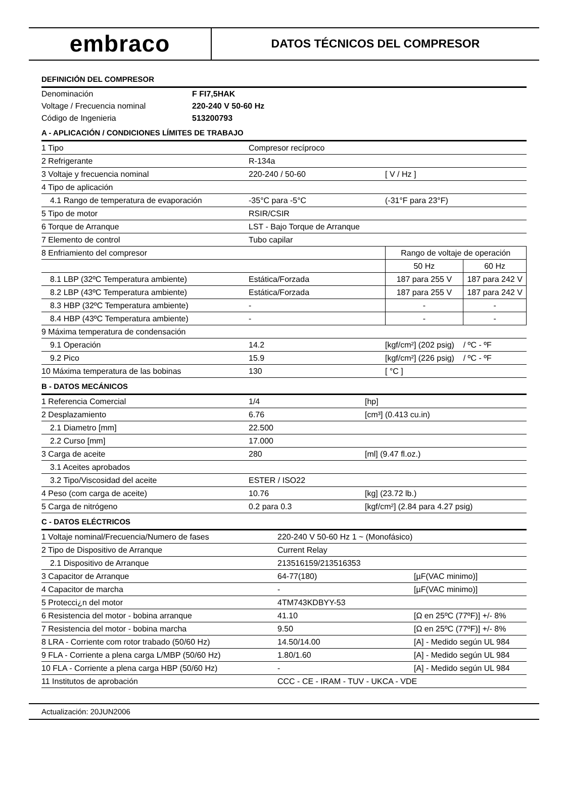embraco
DATOS TÉCNICOS DEL COMPRESOR
DEFINICIÓN DEL COMPRESOR
| Denominación | F FI7,5HAK |
| Voltage / Frecuencia nominal | 220-240 V 50-60 Hz |
| Código de Ingenieria | 513200793 |
A - APLICACIÓN / CONDICIONES LÍMITES DE TRABAJO
| 1 Tipo | Compresor recíproco | | |
| 2 Refrigerante | R-134a | | |
| 3 Voltaje y frecuencia nominal | 220-240 / 50-60 | [ V / Hz ] | |
| 4 Tipo de aplicación | | | |
| 4.1 Rango de temperatura de evaporación | -35°C para -5°C | (-31°F para 23°F) | |
| 5 Tipo de motor | RSIR/CSIR | | |
| 6 Torque de Arranque | LST - Bajo Torque de Arranque | | |
| 7 Elemento de control | Tubo capilar | | |
| 8 Enfriamiento del compresor | | Rango de voltaje de operación | |
| | | 50 Hz | 60 Hz |
| 8.1 LBP (32ºC Temperatura ambiente) | Estática/Forzada | 187 para 255 V | 187 para 242 V |
| 8.2 LBP (43ºC Temperatura ambiente) | Estática/Forzada | 187 para 255 V | 187 para 242 V |
| 8.3 HBP (32ºC Temperatura ambiente) | - | - | - |
| 8.4 HBP (43ºC Temperatura ambiente) | - | - | - |
| 9 Máxima temperatura de condensación | | | |
| 9.1 Operación | 14.2 | [kgf/cm²] (202 psig) | / ºC - ºF |
| 9.2 Pico | 15.9 | [kgf/cm²] (226 psig) | / ºC - ºF |
| 10 Máxima temperatura de las bobinas | 130 | [ °C ] | |
B - DATOS MECÁNICOS
| 1 Referencia Comercial | 1/4 | [hp] |
| 2 Desplazamiento | 6.76 | [cm³] (0.413 cu.in) |
| 2.1 Diametro [mm] | 22.500 | |
| 2.2 Curso [mm] | 17.000 | |
| 3 Carga de aceite | 280 | [ml] (9.47 fl.oz.) |
| 3.1 Aceites aprobados | | |
| 3.2 Tipo/Viscosidad del aceite | ESTER / ISO22 | |
| 4 Peso (com carga de aceite) | 10.76 | [kg] (23.72 lb.) |
| 5 Carga de nitrógeno | 0.2 para 0.3 | [kgf/cm²] (2.84 para 4.27 psig) |
C - DATOS ELÉCTRICOS
| 1 Voltaje nominal/Frecuencia/Numero de fases | 220-240 V 50-60 Hz 1 ~ (Monofásico) | |
| 2 Tipo de Dispositivo de Arranque | Current Relay | |
| 2.1 Dispositivo de Arranque | 213516159/213516353 | |
| 3 Capacitor de Arranque | 64-77(180) | [µF(VAC minimo)] |
| 4 Capacitor de marcha | - | [µF(VAC minimo)] |
| 5 Protecci¿n del motor | 4TM743KDBYY-53 | |
| 6 Resistencia del motor - bobina arranque | 41.10 | [Ω en 25ºC (77ºF)] +/- 8% |
| 7 Resistencia del motor - bobina marcha | 9.50 | [Ω en 25ºC (77ºF)] +/- 8% |
| 8 LRA - Corriente com rotor trabado (50/60 Hz) | 14.50/14.00 | [A] - Medido según UL 984 |
| 9 FLA - Corriente a plena carga L/MBP (50/60 Hz) | 1.80/1.60 | [A] - Medido según UL 984 |
| 10 FLA - Corriente a plena carga HBP (50/60 Hz) | - | [A] - Medido según UL 984 |
| 11 Institutos de aprobación | CCC - CE - IRAM - TUV - UKCA - VDE | |
Actualización: 20JUN2006